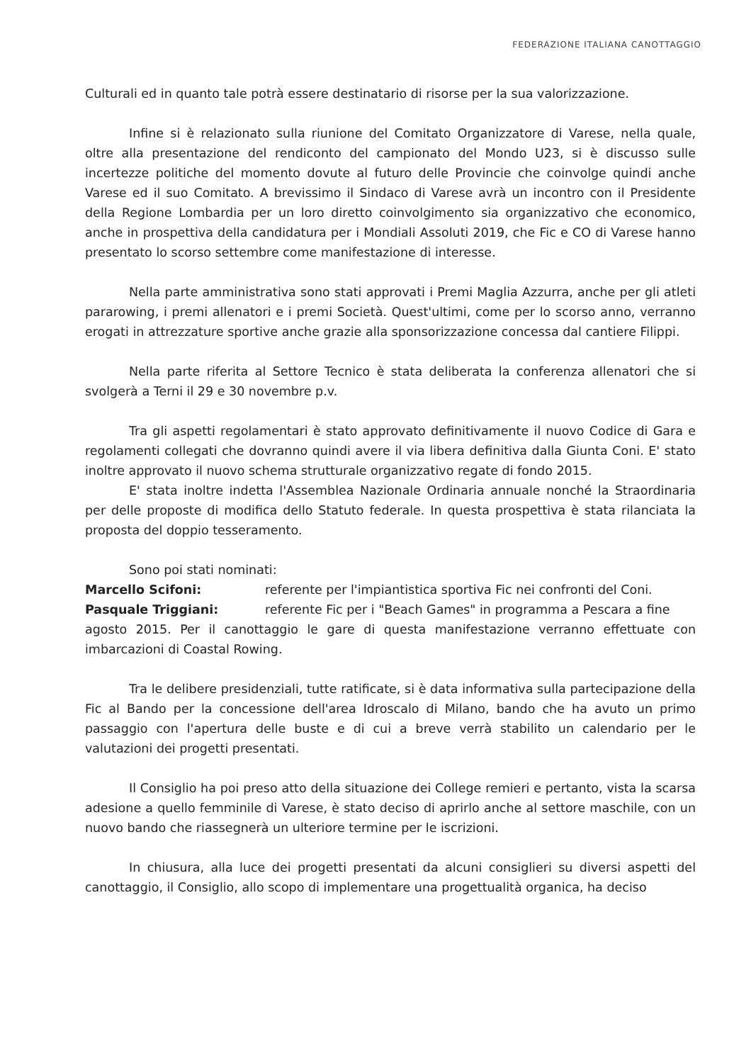FEDERAZIONE ITALIANA CANOTTAGGIO
Culturali ed in quanto tale potrà essere destinatario di risorse per la sua valorizzazione.
Infine si è relazionato sulla riunione del Comitato Organizzatore di Varese, nella quale, oltre alla presentazione del rendiconto del campionato del Mondo U23, si è discusso sulle incertezze politiche del momento dovute al futuro delle Provincie che coinvolge quindi anche Varese ed il suo Comitato. A brevissimo il Sindaco di Varese avrà un incontro con il Presidente della Regione Lombardia per un loro diretto coinvolgimento sia organizzativo che economico, anche in prospettiva della candidatura per i Mondiali Assoluti 2019, che Fic e CO di Varese hanno presentato lo scorso settembre come manifestazione di interesse.
Nella parte amministrativa sono stati approvati i Premi Maglia Azzurra, anche per gli atleti pararowing, i premi allenatori e i premi Società. Quest'ultimi, come per lo scorso anno, verranno erogati in attrezzature sportive anche grazie alla sponsorizzazione concessa dal cantiere Filippi.
Nella parte riferita al Settore Tecnico è stata deliberata la conferenza allenatori che si svolgerà a Terni il 29 e 30 novembre p.v.
Tra gli aspetti regolamentari è stato approvato definitivamente il nuovo Codice di Gara e regolamenti collegati che dovranno quindi avere il via libera definitiva dalla Giunta Coni. E' stato inoltre approvato il nuovo schema strutturale organizzativo regate di fondo 2015.
E' stata inoltre indetta l'Assemblea Nazionale Ordinaria annuale nonché la Straordinaria per delle proposte di modifica dello Statuto federale. In questa prospettiva è stata rilanciata la proposta del doppio tesseramento.
Sono poi stati nominati:
Marcello Scifoni: referente per l'impiantistica sportiva Fic nei confronti del Coni.
Pasquale Triggiani: referente Fic per i "Beach Games" in programma a Pescara a fine
agosto 2015. Per il canottaggio le gare di questa manifestazione verranno effettuate con imbarcazioni di Coastal Rowing.
Tra le delibere presidenziali, tutte ratificate, si è data informativa sulla partecipazione della Fic al Bando per la concessione dell'area Idroscalo di Milano, bando che ha avuto un primo passaggio con l'apertura delle buste e di cui a breve verrà stabilito un calendario per le valutazioni dei progetti presentati.
Il Consiglio ha poi preso atto della situazione dei College remieri e pertanto, vista la scarsa adesione a quello femminile di Varese, è stato deciso di aprirlo anche al settore maschile, con un nuovo bando che riassegnerà un ulteriore termine per le iscrizioni.
In chiusura, alla luce dei progetti presentati da alcuni consiglieri su diversi aspetti del canottaggio, il Consiglio, allo scopo di implementare una progettualità organica, ha deciso